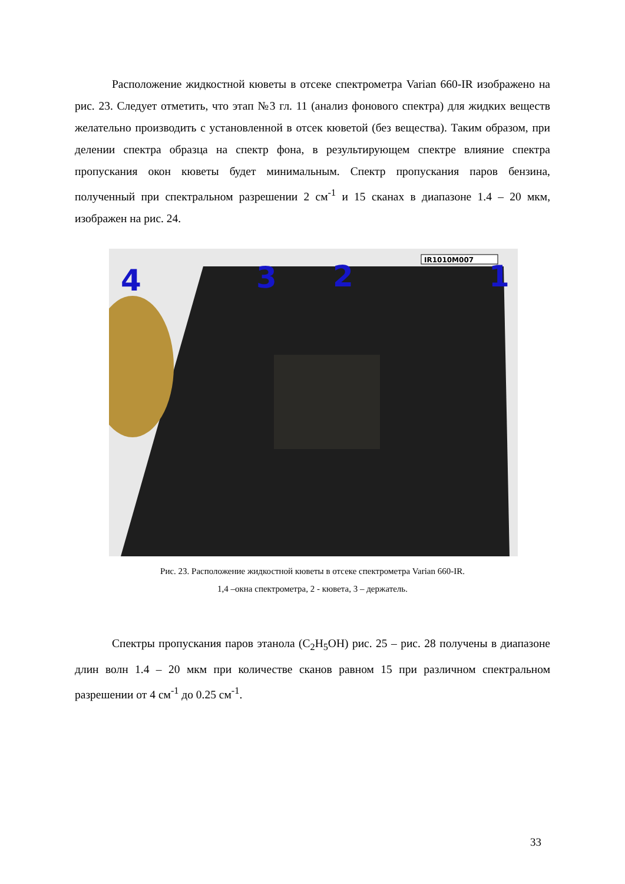Расположение жидкостной кюветы в отсеке спектрометра Varian 660-IR изображено на рис. 23. Следует отметить, что этап №3 гл. 11 (анализ фонового спектра) для жидких веществ желательно производить с установленной в отсек кюветой (без вещества). Таким образом, при делении спектра образца на спектр фона, в результирующем спектре влияние спектра пропускания окон кюветы будет минимальным. Спектр пропускания паров бензина, полученный при спектральном разрешении 2 см<sup>-1</sup> и 15 сканах в диапазоне 1.4 – 20 мкм, изображен на рис. 24.
IR1010M007
4 3 2 1
Рис. 23. Расположение жидкостной кюветы в отсеке спектрометра Varian 660-IR.
1,4 –окна спектрометра, 2 - кювета, 3 – держатель.
Спектры пропускания паров этанола (C<sub>2</sub>H<sub>5</sub>OH) рис. 25 – рис. 28 получены в диапазоне длин волн 1.4 – 20 мкм при количестве сканов равном 15 при различном спектральном разрешении от 4 см<sup>-1</sup> до 0.25 см<sup>-1</sup>.
33